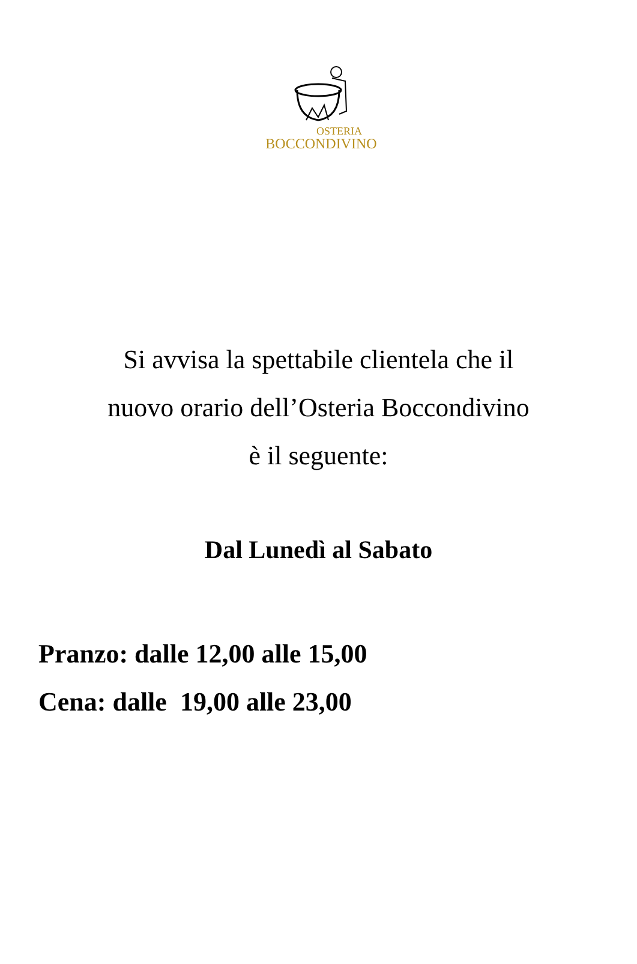OSTERIA
BOCCONDIVINO
Si avvisa la spettabile clientela che il
nuovo orario dell’Osteria Boccondivino
è il seguente:
Dal Lunedì al Sabato
Pranzo: dalle 12,00 alle 15,00
Cena: dalle 19,00 alle 23,00